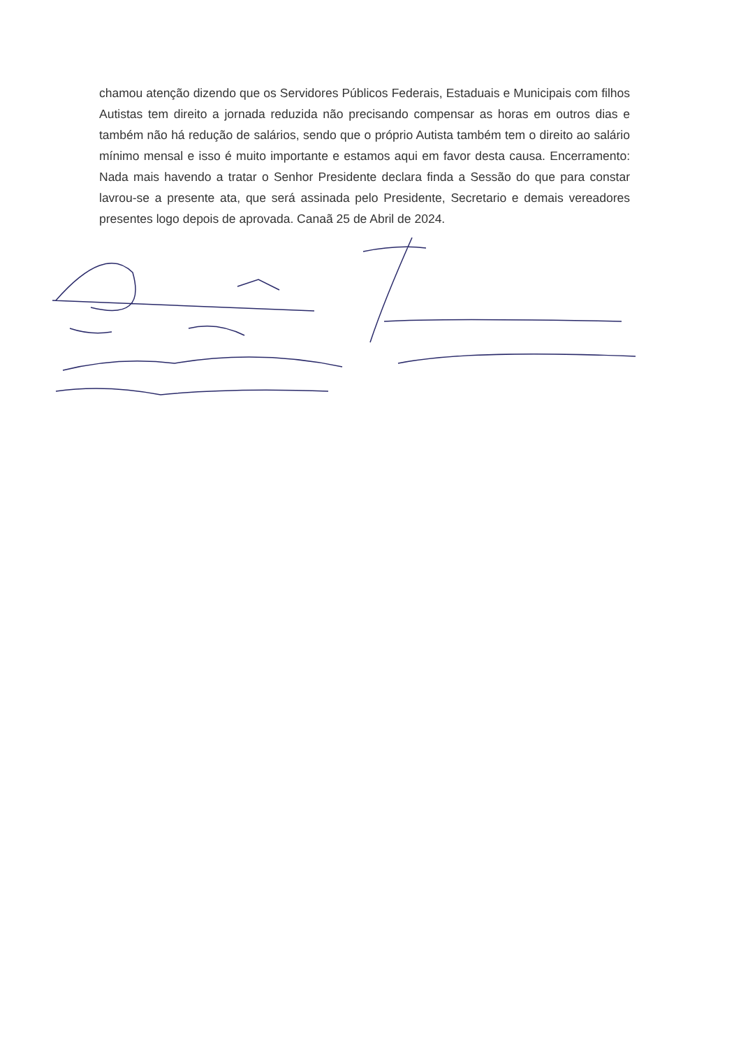chamou atenção dizendo que os Servidores Públicos Federais, Estaduais e Municipais com filhos Autistas tem direito a jornada reduzida não precisando compensar as horas em outros dias e também não há redução de salários, sendo que o próprio Autista também tem o direito ao salário mínimo mensal e isso é muito importante e estamos aqui em favor desta causa. Encerramento: Nada mais havendo a tratar o Senhor Presidente declara finda a Sessão do que para constar lavrou-se a presente ata, que será assinada pelo Presidente, Secretario e demais vereadores presentes logo depois de aprovada. Canaã 25 de Abril de 2024.